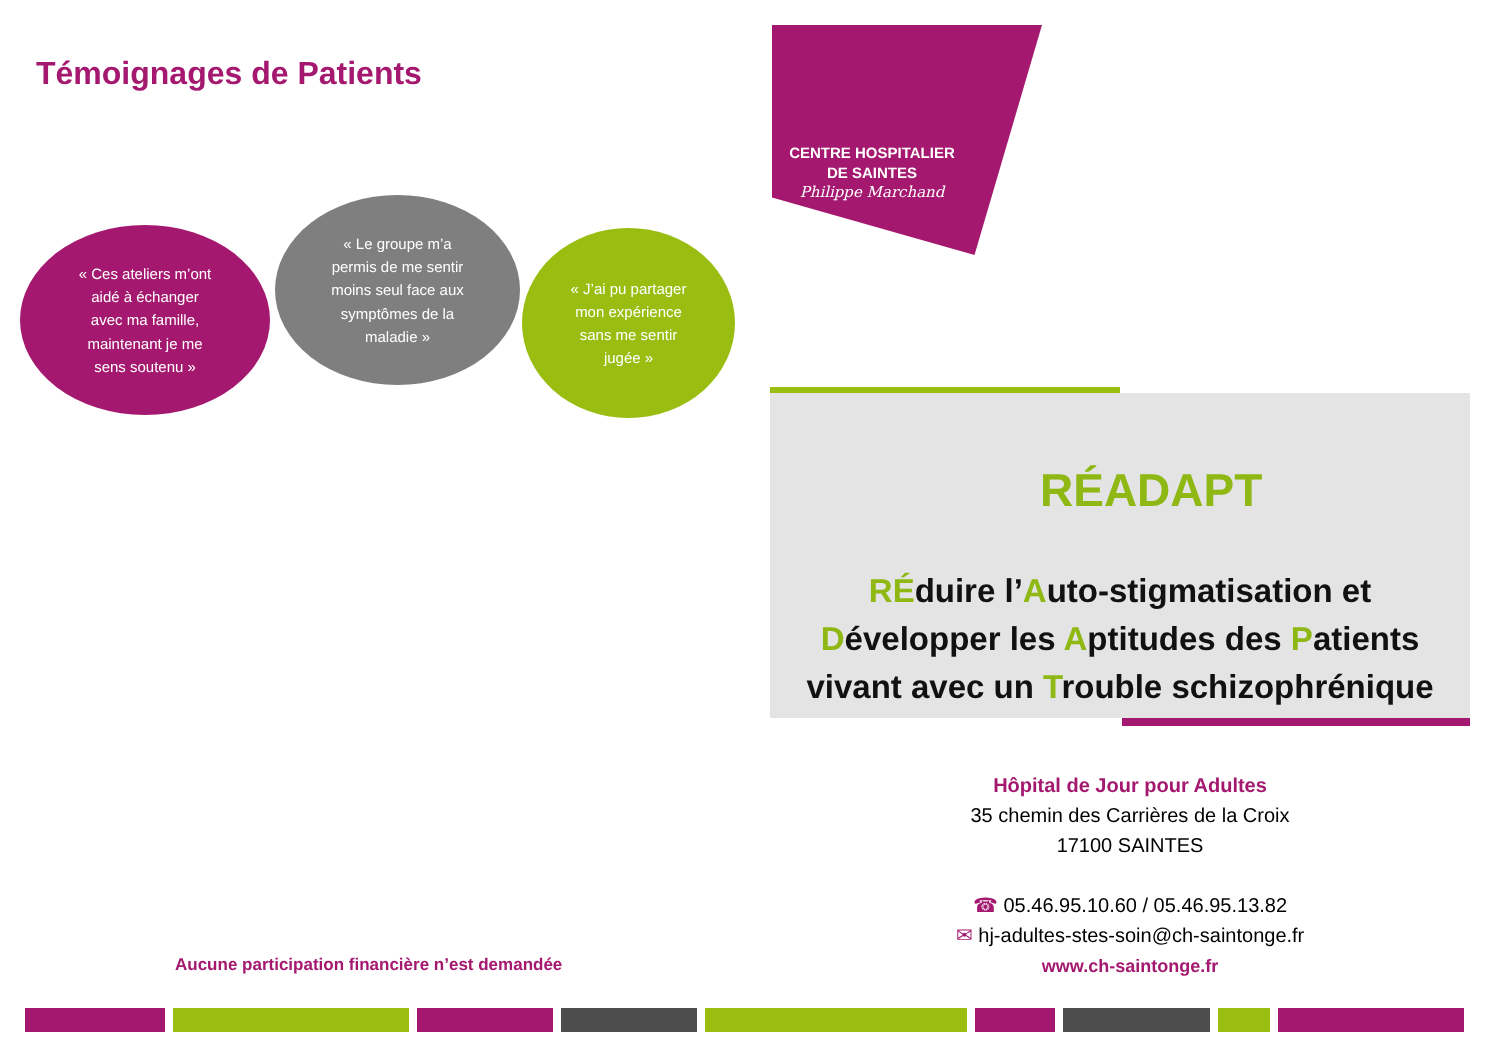Témoignages de Patients
« Ces ateliers m’ont
aidé à échanger
avec ma famille,
maintenant je me
sens soutenu »
« Le groupe m’a
permis de me sentir
moins seul face aux
symptômes de la
maladie »
« J’ai pu partager
mon expérience
sans me sentir
jugée »
Aucune participation financière n’est demandée
CENTRE HOSPITALIER
DE SAINTES
Philippe Marchand
RÉADAPT
RÉduire l’Auto-stigmatisation et
Développer les Aptitudes des Patients
vivant avec un Trouble schizophrénique
Hôpital de Jour pour Adultes
35 chemin des Carrières de la Croix
17100 SAINTES
☎ 05.46.95.10.60 / 05.46.95.13.82
✉ hj-adultes-stes-soin@ch-saintonge.fr
www.ch-saintonge.fr